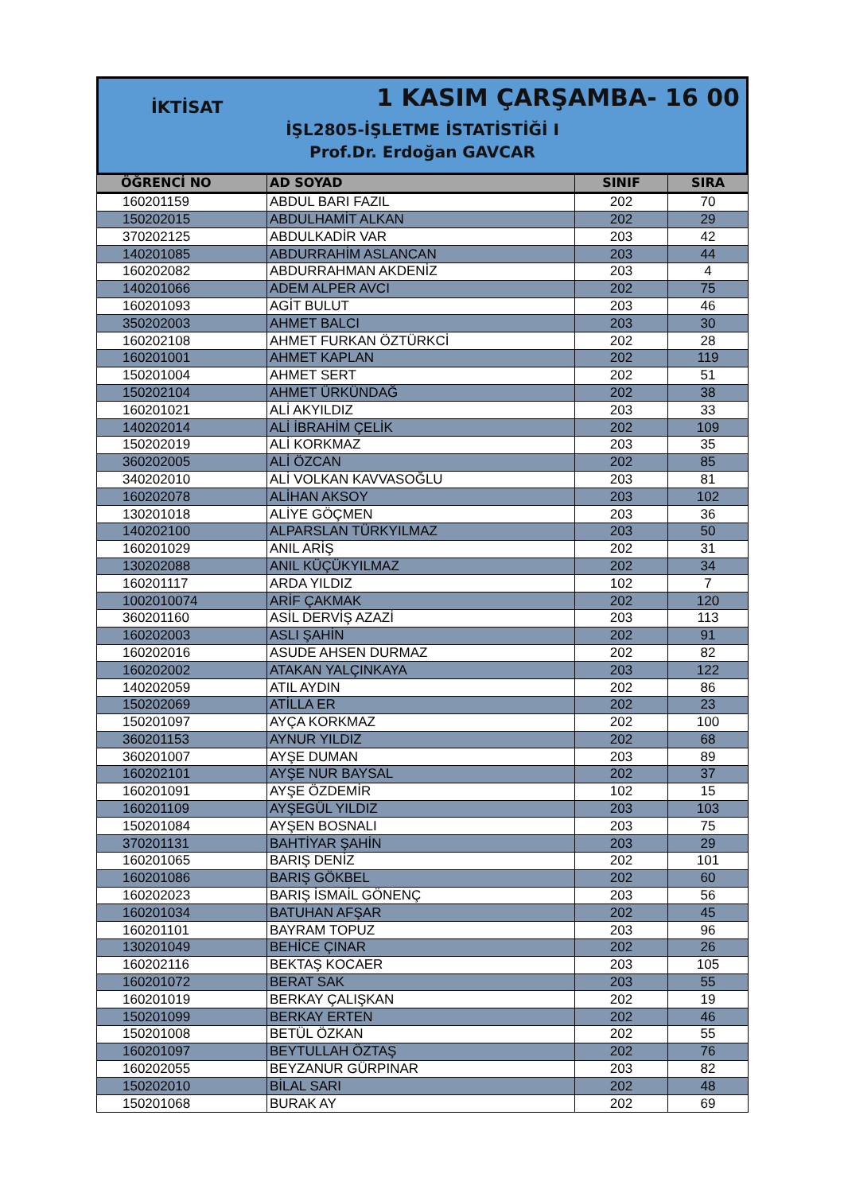İKTİSAT 1 KASIM ÇARŞAMBA- 16 00
İŞL2805-İŞLETME İSTATİSTİĞİ I
Prof.Dr. Erdoğan GAVCAR
| ÖĞRENCİ NO | AD SOYAD | SINIF | SIRA |
| --- | --- | --- | --- |
| 160201159 | ABDUL BARI FAZIL | 202 | 70 |
| 150202015 | ABDULHAMİT ALKAN | 202 | 29 |
| 370202125 | ABDULKADİR VAR | 203 | 42 |
| 140201085 | ABDURRAHİM ASLANCAN | 203 | 44 |
| 160202082 | ABDURRAHMAN AKDENİZ | 203 | 4 |
| 140201066 | ADEM ALPER AVCI | 202 | 75 |
| 160201093 | AGİT BULUT | 203 | 46 |
| 350202003 | AHMET BALCI | 203 | 30 |
| 160202108 | AHMET FURKAN ÖZTÜRKCİ | 202 | 28 |
| 160201001 | AHMET KAPLAN | 202 | 119 |
| 150201004 | AHMET SERT | 202 | 51 |
| 150202104 | AHMET ÜRKÜNDAĞ | 202 | 38 |
| 160201021 | ALİ AKYILDIZ | 203 | 33 |
| 140202014 | ALİ İBRAHİM ÇELİK | 202 | 109 |
| 150202019 | ALİ KORKMAZ | 203 | 35 |
| 360202005 | ALİ ÖZCAN | 202 | 85 |
| 340202010 | ALİ VOLKAN KAVVASOĞLU | 203 | 81 |
| 160202078 | ALİHAN AKSOY | 203 | 102 |
| 130201018 | ALİYE GÖÇMEN | 203 | 36 |
| 140202100 | ALPARSLAN TÜRKYILMAZ | 203 | 50 |
| 160201029 | ANIL ARİŞ | 202 | 31 |
| 130202088 | ANIL KÜÇÜKYILMAZ | 202 | 34 |
| 160201117 | ARDA YILDIZ | 102 | 7 |
| 1002010074 | ARİF ÇAKMAK | 202 | 120 |
| 360201160 | ASİL DERVİŞ AZAZİ | 203 | 113 |
| 160202003 | ASLI ŞAHİN | 202 | 91 |
| 160202016 | ASUDE AHSEN DURMAZ | 202 | 82 |
| 160202002 | ATAKAN YALÇINKAYA | 203 | 122 |
| 140202059 | ATIL AYDIN | 202 | 86 |
| 150202069 | ATİLLA ER | 202 | 23 |
| 150201097 | AYÇA KORKMAZ | 202 | 100 |
| 360201153 | AYNUR YILDIZ | 202 | 68 |
| 360201007 | AYŞE DUMAN | 203 | 89 |
| 160202101 | AYŞE NUR BAYSAL | 202 | 37 |
| 160201091 | AYŞE ÖZDEMİR | 102 | 15 |
| 160201109 | AYŞEGÜL YILDIZ | 203 | 103 |
| 150201084 | AYŞEN BOSNALI | 203 | 75 |
| 370201131 | BAHTİYAR ŞAHİN | 203 | 29 |
| 160201065 | BARIŞ DENİZ | 202 | 101 |
| 160201086 | BARIŞ GÖKBEL | 202 | 60 |
| 160202023 | BARIŞ İSMAİL GÖNENÇ | 203 | 56 |
| 160201034 | BATUHAN AFŞAR | 202 | 45 |
| 160201101 | BAYRAM TOPUZ | 203 | 96 |
| 130201049 | BEHİCE ÇINAR | 202 | 26 |
| 160202116 | BEKTAŞ KOCAER | 203 | 105 |
| 160201072 | BERAT SAK | 203 | 55 |
| 160201019 | BERKAY ÇALIŞKAN | 202 | 19 |
| 150201099 | BERKAY ERTEN | 202 | 46 |
| 150201008 | BETÜL ÖZKAN | 202 | 55 |
| 160201097 | BEYTULLAH ÖZTAŞ | 202 | 76 |
| 160202055 | BEYZANUR GÜRPINAR | 203 | 82 |
| 150202010 | BİLAL SARI | 202 | 48 |
| 150201068 | BURAK AY | 202 | 69 |